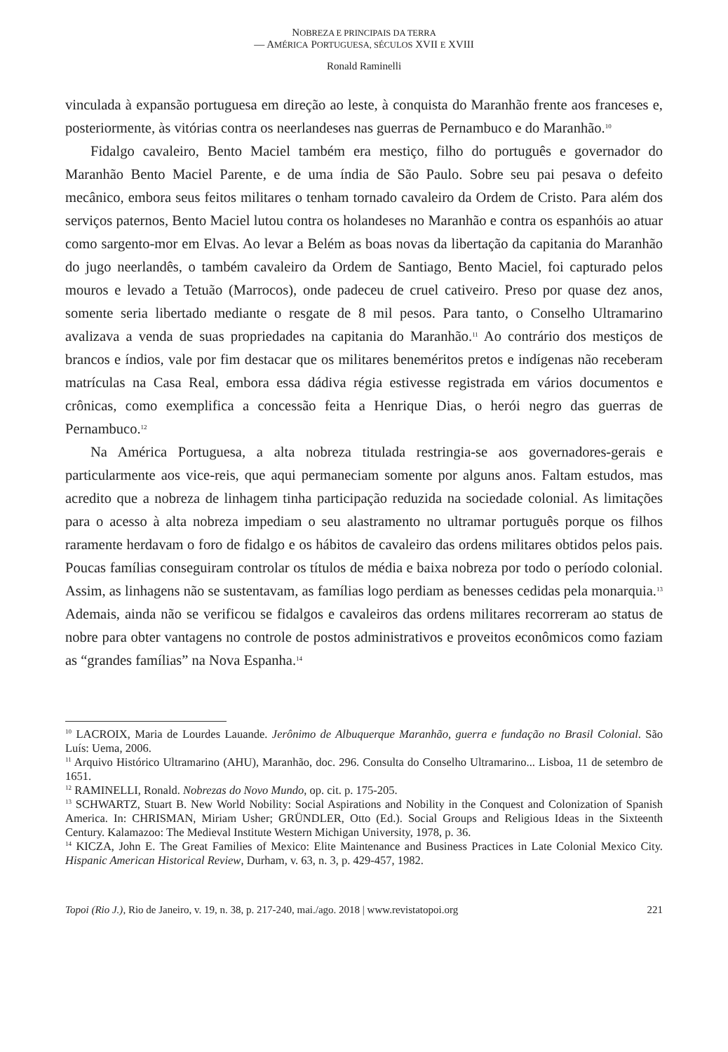NOBREZA E PRINCIPAIS DA TERRA
— AMÉRICA PORTUGUESA, SÉCULOS XVII E XVIII
Ronald Raminelli
vinculada à expansão portuguesa em direção ao leste, à conquista do Maranhão frente aos franceses e, posteriormente, às vitórias contra os neerlandeses nas guerras de Pernambuco e do Maranhão.<sup>10</sup>
Fidalgo cavaleiro, Bento Maciel também era mestiço, filho do português e governador do Maranhão Bento Maciel Parente, e de uma índia de São Paulo. Sobre seu pai pesava o defeito mecânico, embora seus feitos militares o tenham tornado cavaleiro da Ordem de Cristo. Para além dos serviços paternos, Bento Maciel lutou contra os holandeses no Maranhão e contra os espanhóis ao atuar como sargento-mor em Elvas. Ao levar a Belém as boas novas da libertação da capitania do Maranhão do jugo neerlandês, o também cavaleiro da Ordem de Santiago, Bento Maciel, foi capturado pelos mouros e levado a Tetuão (Marrocos), onde padeceu de cruel cativeiro. Preso por quase dez anos, somente seria libertado mediante o resgate de 8 mil pesos. Para tanto, o Conselho Ultramarino avalizava a venda de suas propriedades na capitania do Maranhão.<sup>11</sup> Ao contrário dos mestiços de brancos e índios, vale por fim destacar que os militares beneméritos pretos e indígenas não receberam matrículas na Casa Real, embora essa dádiva régia estivesse registrada em vários documentos e crônicas, como exemplifica a concessão feita a Henrique Dias, o herói negro das guerras de Pernambuco.<sup>12</sup>
Na América Portuguesa, a alta nobreza titulada restringia-se aos governadores-gerais e particularmente aos vice-reis, que aqui permaneciam somente por alguns anos. Faltam estudos, mas acredito que a nobreza de linhagem tinha participação reduzida na sociedade colonial. As limitações para o acesso à alta nobreza impediam o seu alastramento no ultramar português porque os filhos raramente herdavam o foro de fidalgo e os hábitos de cavaleiro das ordens militares obtidos pelos pais. Poucas famílias conseguiram controlar os títulos de média e baixa nobreza por todo o período colonial. Assim, as linhagens não se sustentavam, as famílias logo perdiam as benesses cedidas pela monarquia.<sup>13</sup> Ademais, ainda não se verificou se fidalgos e cavaleiros das ordens militares recorreram ao status de nobre para obter vantagens no controle de postos administrativos e proveitos econômicos como faziam as “grandes famílias” na Nova Espanha.<sup>14</sup>
<sup>10</sup> LACROIX, Maria de Lourdes Lauande. Jerônimo de Albuquerque Maranhão, guerra e fundação no Brasil Colonial. São Luís: Uema, 2006.
<sup>11</sup> Arquivo Histórico Ultramarino (AHU), Maranhão, doc. 296. Consulta do Conselho Ultramarino... Lisboa, 11 de setembro de 1651.
<sup>12</sup> RAMINELLI, Ronald. Nobrezas do Novo Mundo, op. cit. p. 175-205.
<sup>13</sup> SCHWARTZ, Stuart B. New World Nobility: Social Aspirations and Nobility in the Conquest and Colonization of Spanish America. In: CHRISMAN, Miriam Usher; GRÜNDLER, Otto (Ed.). Social Groups and Religious Ideas in the Sixteenth Century. Kalamazoo: The Medieval Institute Western Michigan University, 1978, p. 36.
<sup>14</sup> KICZA, John E. The Great Families of Mexico: Elite Maintenance and Business Practices in Late Colonial Mexico City. Hispanic American Historical Review, Durham, v. 63, n. 3, p. 429-457, 1982.
Topoi (Rio J.), Rio de Janeiro, v. 19, n. 38, p. 217-240, mai./ago. 2018 | www.revistatopoi.org 221